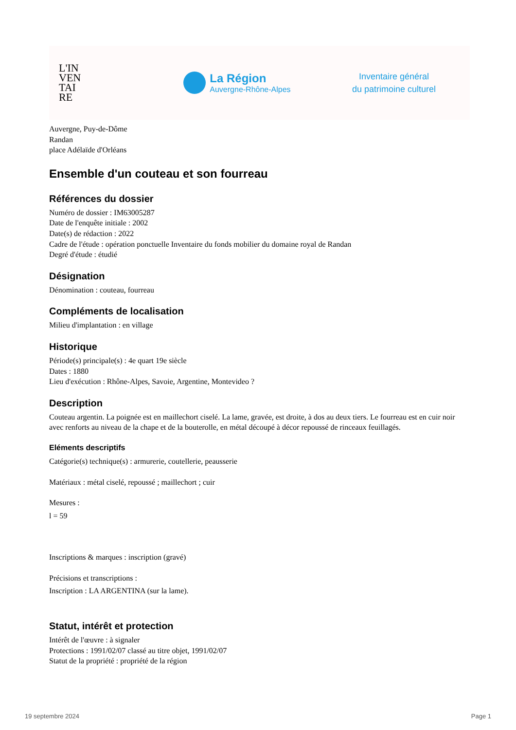L'IN
VEN
TAI
RE
La Région
Auvergne-Rhône-Alpes
Inventaire général
du patrimoine culturel
Auvergne, Puy-de-Dôme
Randan
place Adélaïde d'Orléans
Ensemble d'un couteau et son fourreau
Références du dossier
Numéro de dossier : IM63005287
Date de l'enquête initiale : 2002
Date(s) de rédaction : 2022
Cadre de l'étude : opération ponctuelle Inventaire du fonds mobilier du domaine royal de Randan
Degré d'étude : étudié
Désignation
Dénomination : couteau, fourreau
Compléments de localisation
Milieu d'implantation : en village
Historique
Période(s) principale(s) : 4e quart 19e siècle
Dates : 1880
Lieu d'exécution : Rhône-Alpes, Savoie, Argentine, Montevideo ?
Description
Couteau argentin. La poignée est en maillechort ciselé. La lame, gravée, est droite, à dos au deux tiers. Le fourreau est en cuir noir avec renforts au niveau de la chape et de la bouterolle, en métal découpé à décor repoussé de rinceaux feuillagés.
Eléments descriptifs
Catégorie(s) technique(s) : armurerie, coutellerie, peausserie
Matériaux : métal ciselé, repoussé ; maillechort ; cuir
Mesures :
l = 59
Inscriptions & marques : inscription (gravé)
Précisions et transcriptions :
Inscription : LA ARGENTINA (sur la lame).
Statut, intérêt et protection
Intérêt de l'œuvre : à signaler
Protections : 1991/02/07 classé au titre objet, 1991/02/07
Statut de la propriété : propriété de la région
19 septembre 2024 Page 1